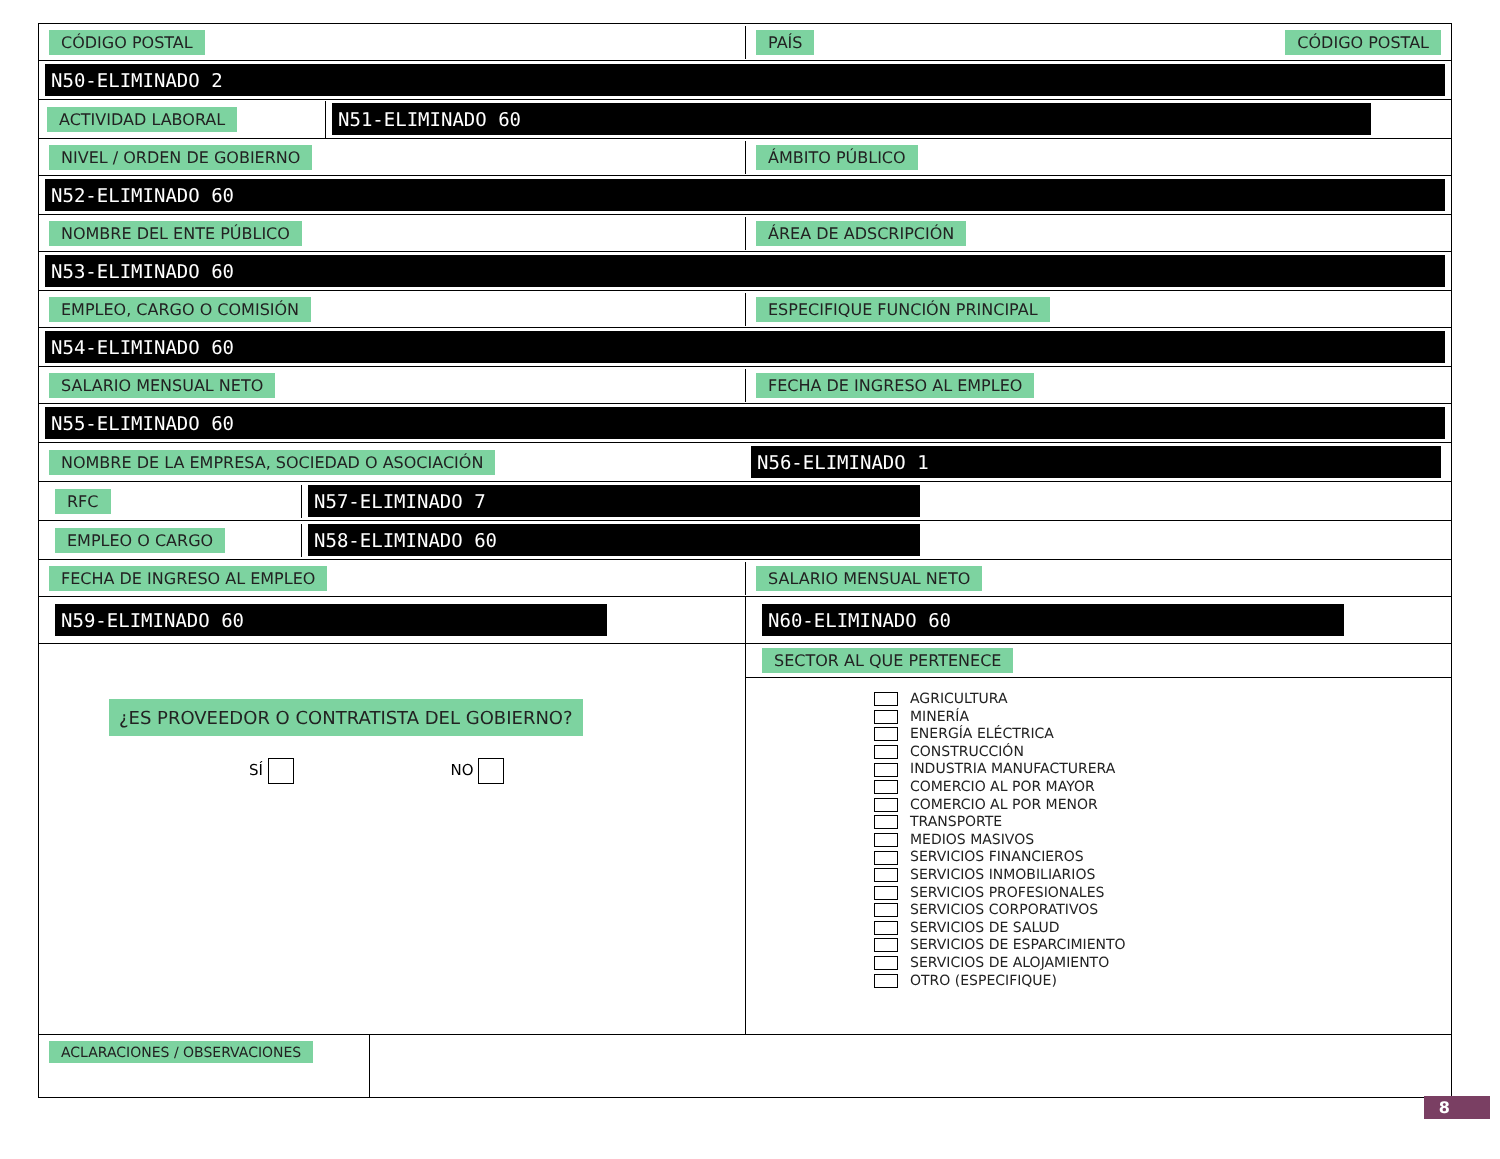CÓDIGO POSTAL PAÍS CÓDIGO POSTAL
N50-ELIMINADO 2
ACTIVIDAD LABORAL
N51-ELIMINADO 60
NIVEL / ORDEN DE GOBIERNO ÁMBITO PÚBLICO
N52-ELIMINADO 60
NOMBRE DEL ENTE PÚBLICO ÁREA DE ADSCRIPCIÓN
N53-ELIMINADO 60
EMPLEO, CARGO O COMISIÓN ESPECIFIQUE FUNCIÓN PRINCIPAL
N54-ELIMINADO 60
SALARIO MENSUAL NETO FECHA DE INGRESO AL EMPLEO
N55-ELIMINADO 60
NOMBRE DE LA EMPRESA, SOCIEDAD O ASOCIACIÓN
N56-ELIMINADO 1
RFC
N57-ELIMINADO 7
EMPLEO O CARGO
N58-ELIMINADO 60
FECHA DE INGRESO AL EMPLEO SALARIO MENSUAL NETO
N59-ELIMINADO 60 N60-ELIMINADO 60
¿ES PROVEEDOR O CONTRATISTA DEL GOBIERNO?
SÍ NO
SECTOR AL QUE PERTENECE
AGRICULTURA
MINERÍA
ENERGÍA ELÉCTRICA
CONSTRUCCIÓN
INDUSTRIA MANUFACTURERA
COMERCIO AL POR MAYOR
COMERCIO AL POR MENOR
TRANSPORTE
MEDIOS MASIVOS
SERVICIOS FINANCIEROS
SERVICIOS INMOBILIARIOS
SERVICIOS PROFESIONALES
SERVICIOS CORPORATIVOS
SERVICIOS DE SALUD
SERVICIOS DE ESPARCIMIENTO
SERVICIOS DE ALOJAMIENTO
OTRO (ESPECIFIQUE)
ACLARACIONES / OBSERVACIONES
8